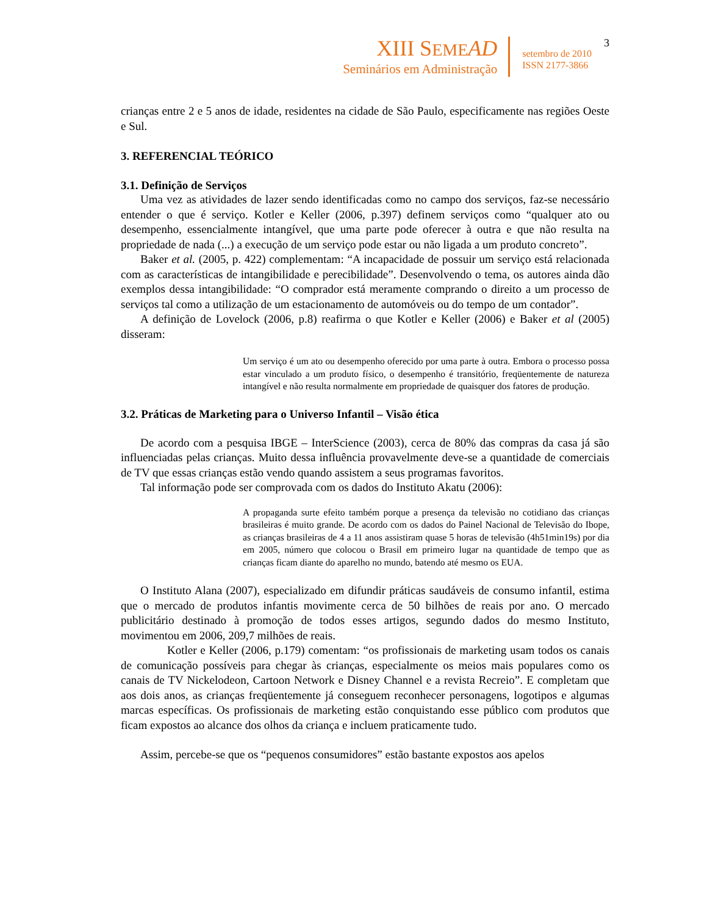XIII SEME AD
Seminários em Administração
setembro de 2010
ISSN 2177-3866
3
crianças entre 2 e 5 anos de idade, residentes na cidade de São Paulo, especificamente nas regiões Oeste e Sul.
3. REFERENCIAL TEÓRICO
3.1. Definição de Serviços
Uma vez as atividades de lazer sendo identificadas como no campo dos serviços, faz-se necessário entender o que é serviço. Kotler e Keller (2006, p.397) definem serviços como “qualquer ato ou desempenho, essencialmente intangível, que uma parte pode oferecer à outra e que não resulta na propriedade de nada (...) a execução de um serviço pode estar ou não ligada a um produto concreto”.
Baker et al. (2005, p. 422) complementam: “A incapacidade de possuir um serviço está relacionada com as características de intangibilidade e perecibilidade”. Desenvolvendo o tema, os autores ainda dão exemplos dessa intangibilidade: “O comprador está meramente comprando o direito a um processo de serviços tal como a utilização de um estacionamento de automóveis ou do tempo de um contador”.
A definição de Lovelock (2006, p.8) reafirma o que Kotler e Keller (2006) e Baker et al (2005) disseram:
Um serviço é um ato ou desempenho oferecido por uma parte à outra. Embora o processo possa estar vinculado a um produto físico, o desempenho é transitório, freqüentemente de natureza intangível e não resulta normalmente em propriedade de quaisquer dos fatores de produção.
3.2. Práticas de Marketing para o Universo Infantil – Visão ética
De acordo com a pesquisa IBGE – InterScience (2003), cerca de 80% das compras da casa já são influenciadas pelas crianças. Muito dessa influência provavelmente deve-se a quantidade de comerciais de TV que essas crianças estão vendo quando assistem a seus programas favoritos.
Tal informação pode ser comprovada com os dados do Instituto Akatu (2006):
A propaganda surte efeito também porque a presença da televisão no cotidiano das crianças brasileiras é muito grande. De acordo com os dados do Painel Nacional de Televisão do Ibope, as crianças brasileiras de 4 a 11 anos assistiram quase 5 horas de televisão (4h51min19s) por dia em 2005, número que colocou o Brasil em primeiro lugar na quantidade de tempo que as crianças ficam diante do aparelho no mundo, batendo até mesmo os EUA.
O Instituto Alana (2007), especializado em difundir práticas saudáveis de consumo infantil, estima que o mercado de produtos infantis movimente cerca de 50 bilhões de reais por ano. O mercado publicitário destinado à promoção de todos esses artigos, segundo dados do mesmo Instituto, movimentou em 2006, 209,7 milhões de reais.
Kotler e Keller (2006, p.179) comentam: “os profissionais de marketing usam todos os canais de comunicação possíveis para chegar às crianças, especialmente os meios mais populares como os canais de TV Nickelodeon, Cartoon Network e Disney Channel e a revista Recreio”. E completam que aos dois anos, as crianças freqüentemente já conseguem reconhecer personagens, logotipos e algumas marcas específicas. Os profissionais de marketing estão conquistando esse público com produtos que ficam expostos ao alcance dos olhos da criança e incluem praticamente tudo.
Assim, percebe-se que os “pequenos consumidores” estão bastante expostos aos apelos